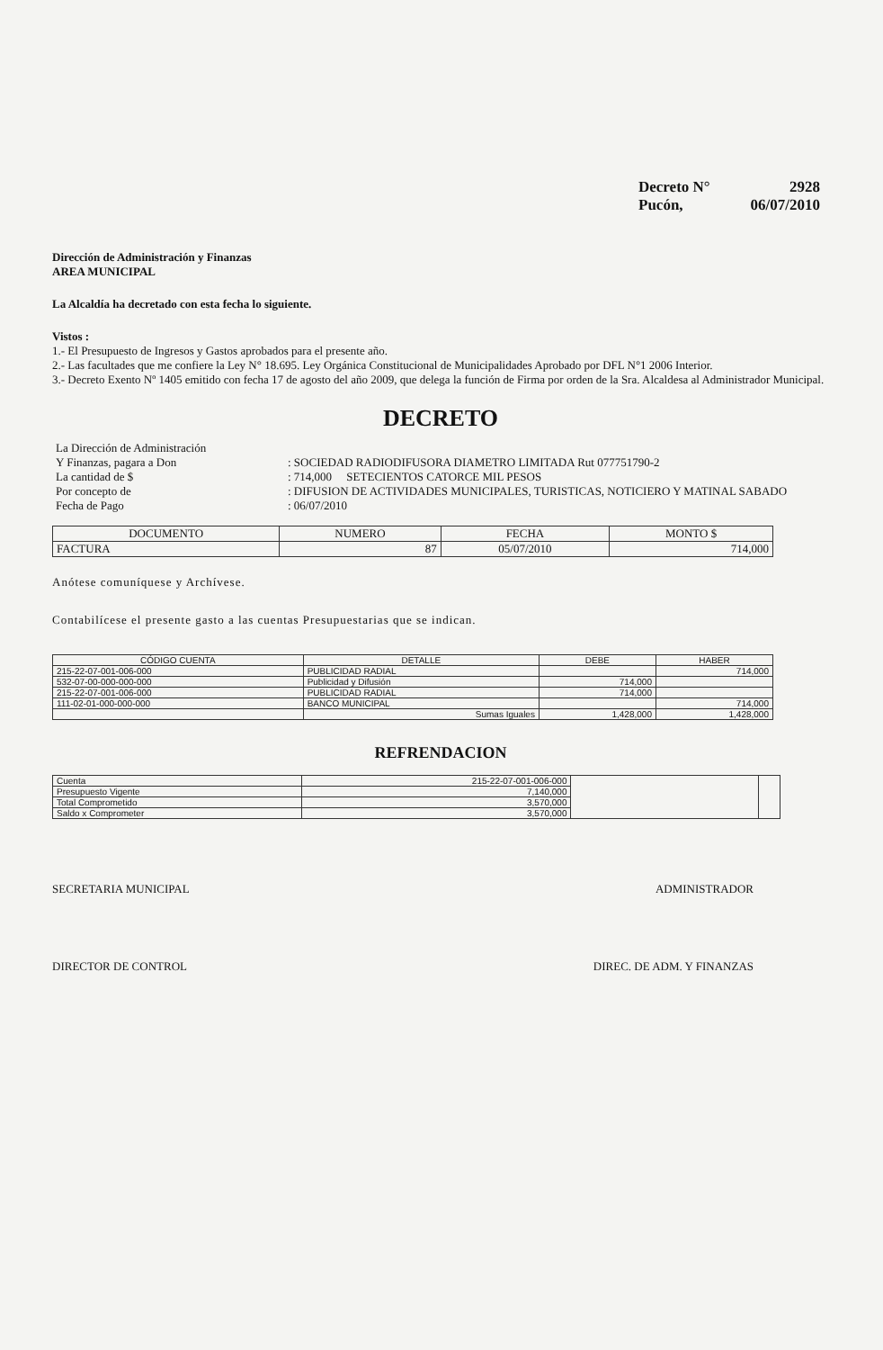Decreto N° 2928
Pucón, 06/07/2010
Dirección de Administración y Finanzas
AREA MUNICIPAL
La Alcaldía ha decretado con esta fecha lo siguiente.
Vistos :
1.- El Presupuesto de Ingresos y Gastos aprobados para el presente año.
2.- Las facultades que me confiere la Ley N° 18.695. Ley Orgánica Constitucional de Municipalidades Aprobado por DFL N°1 2006 Interior.
3.- Decreto Exento Nº 1405 emitido con fecha 17 de agosto del año 2009, que delega la función de Firma por orden de la Sra. Alcaldesa al Administrador Municipal.
DECRETO
| La Dirección de Administración | |
| Y Finanzas, pagara a Don | : SOCIEDAD RADIODIFUSORA DIAMETRO LIMITADA Rut 077751790-2 |
| La cantidad de $ | : 714,000 SETECIENTOS CATORCE MIL PESOS |
| Por concepto de | : DIFUSION DE ACTIVIDADES MUNICIPALES, TURISTICAS, NOTICIERO Y MATINAL SABADO |
| Fecha de Pago | : 06/07/2010 |
| DOCUMENTO | NUMERO | FECHA | MONTO $ |
| --- | --- | --- | --- |
| FACTURA | 87 | 05/07/2010 | 714,000 |
Anótese comuníquese y Archívese.
Contabilícese el presente gasto a las cuentas Presupuestarias que se indican.
| CÓDIGO CUENTA | DETALLE | DEBE | HABER |
| --- | --- | --- | --- |
| 215-22-07-001-006-000 | PUBLICIDAD RADIAL | | 714,000 |
| 532-07-00-000-000-000 | Publicidad y Difusión | 714,000 | |
| 215-22-07-001-006-000 | PUBLICIDAD RADIAL | 714,000 | |
| 111-02-01-000-000-000 | BANCO MUNICIPAL | | 714,000 |
| | Sumas Iguales | 1,428,000 | 1,428,000 |
REFRENDACION
| Cuenta | 215-22-07-001-006-000 | | |
| Presupuesto Vigente | 7,140,000 | | |
| Total Comprometido | 3,570,000 | | |
| Saldo x Comprometer | 3,570,000 | | |
SECRETARIA MUNICIPAL ADMINISTRADOR
DIRECTOR DE CONTROL DIREC. DE ADM. Y FINANZAS